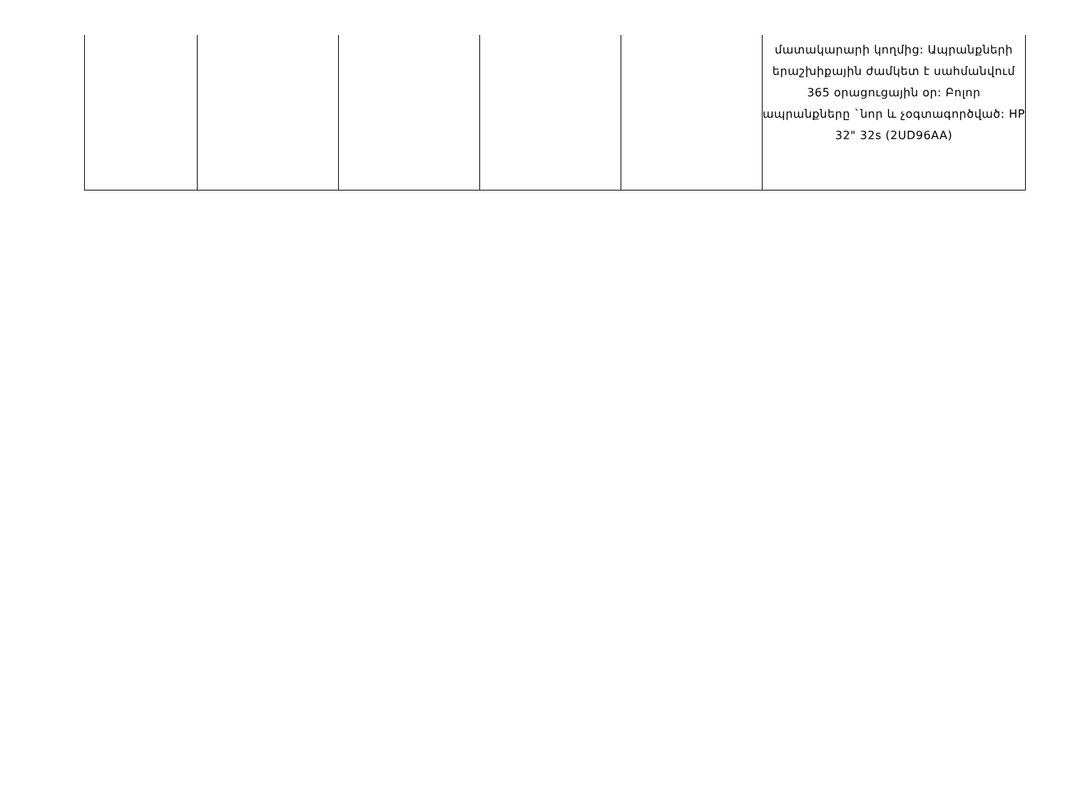| | | | | | մատակարարի կողմից: Ապրանքների երաշխիքային ժամկետ է սահմանվում 365 օրացուցային օր: Բոլոր ապրանքները `նոր և չօգտագործված: HP 32" 32s (2UD96AA) |